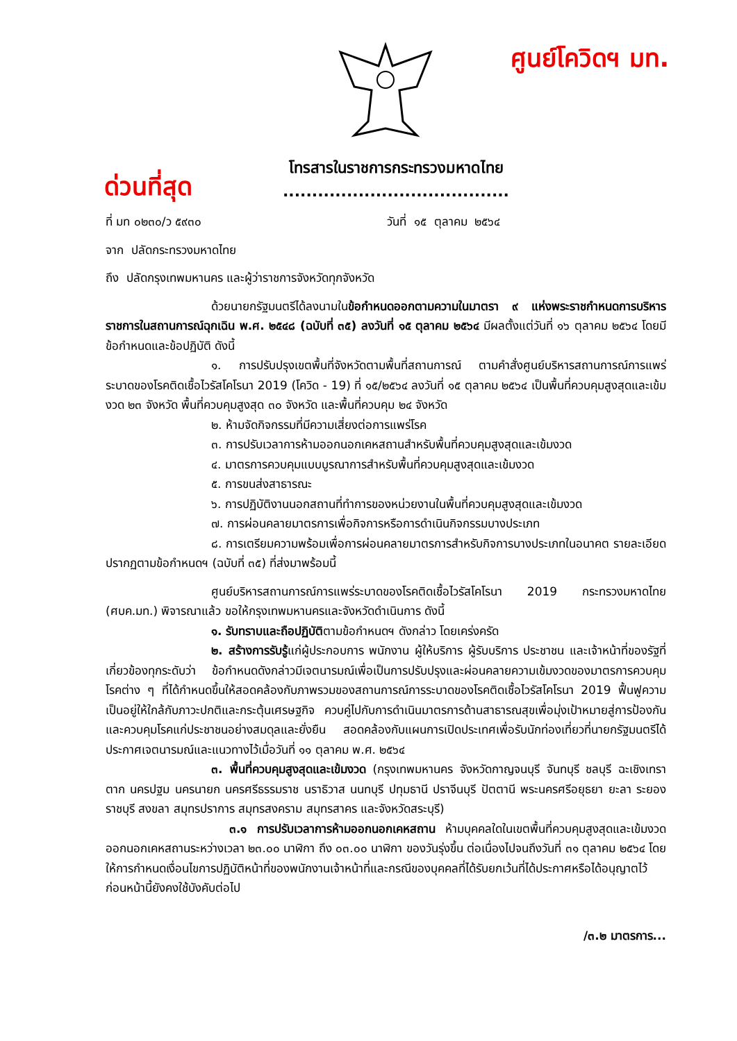ศูนย์โควิดฯ มท.
ด่วนที่สุด
โทรสารในราชการกระทรวงมหาดไทย
.......................................
ที่ มท ๐๒๓๐/ว ๕๙๓๐ วันที่ ๑๕ ตุลาคม ๒๕๖๔
จาก ปลัดกระทรวงมหาดไทย
ถึง ปลัดกรุงเทพมหานคร และผู้ว่าราชการจังหวัดทุกจังหวัด
ด้วยนายกรัฐมนตรีได้ลงนามในข้อกำหนดออกตามความในมาตรา ๙ แห่งพระราชกำหนดการบริหารราชการในสถานการณ์ฉุกเฉิน พ.ศ. ๒๕๔๘ (ฉบับที่ ๓๕) ลงวันที่ ๑๕ ตุลาคม ๒๕๖๔ มีผลตั้งแต่วันที่ ๑๖ ตุลาคม ๒๕๖๔ โดยมีข้อกำหนดและข้อปฏิบัติ ดังนี้
๑. การปรับปรุงเขตพื้นที่จังหวัดตามพื้นที่สถานการณ์ ตามคำสั่งศูนย์บริหารสถานการณ์การแพร่ระบาดของโรคติดเชื้อไวรัสโคโรนา 2019 (โควิด - 19) ที่ ๑๕/๒๕๖๔ ลงวันที่ ๑๕ ตุลาคม ๒๕๖๔ เป็นพื้นที่ควบคุมสูงสุดและเข้มงวด ๒๓ จังหวัด พื้นที่ควบคุมสูงสุด ๓๐ จังหวัด และพื้นที่ควบคุม ๒๔ จังหวัด
๒. ห้ามจัดกิจกรรมที่มีความเสี่ยงต่อการแพร่โรค
๓. การปรับเวลาการห้ามออกนอกเคหสถานสำหรับพื้นที่ควบคุมสูงสุดและเข้มงวด
๔. มาตรการควบคุมแบบบูรณาการสำหรับพื้นที่ควบคุมสูงสุดและเข้มงวด
๕. การขนส่งสาธารณะ
๖. การปฏิบัติงานนอกสถานที่ทำการของหน่วยงานในพื้นที่ควบคุมสูงสุดและเข้มงวด
๗. การผ่อนคลายมาตรการเพื่อกิจการหรือการดำเนินกิจกรรมบางประเภท
๘. การเตรียมความพร้อมเพื่อการผ่อนคลายมาตรการสำหรับกิจการบางประเภทในอนาคต รายละเอียดปรากฏตามข้อกำหนดฯ (ฉบับที่ ๓๕) ที่ส่งมาพร้อมนี้
ศูนย์บริหารสถานการณ์การแพร่ระบาดของโรคติดเชื้อไวรัสโคโรนา 2019 กระทรวงมหาดไทย (ศบค.มท.) พิจารณาแล้ว ขอให้กรุงเทพมหานครและจังหวัดดำเนินการ ดังนี้
๑. รับทราบและถือปฏิบัติตามข้อกำหนดฯ ดังกล่าว โดยเคร่งครัด
๒. สร้างการรับรู้แก่ผู้ประกอบการ พนักงาน ผู้ให้บริการ ผู้รับบริการ ประชาชน และเจ้าหน้าที่ของรัฐที่เกี่ยวข้องทุกระดับว่า ข้อกำหนดดังกล่าวมีเจตนารมณ์เพื่อเป็นการปรับปรุงและผ่อนคลายความเข้มงวดของมาตรการควบคุมโรคต่าง ๆ ที่ได้กำหนดขึ้นให้สอดคล้องกับภาพรวมของสถานการณ์การระบาดของโรคติดเชื้อไวรัสโคโรนา 2019 ฟื้นฟูความเป็นอยู่ให้ใกล้กับภาวะปกติและกระตุ้นเศรษฐกิจ ควบคู่ไปกับการดำเนินมาตรการด้านสาธารณสุขเพื่อมุ่งเป้าหมายสู่การป้องกันและควบคุมโรคแก่ประชาชนอย่างสมดุลและยั่งยืน สอดคล้องกับแผนการเปิดประเทศเพื่อรับนักท่องเที่ยวที่นายกรัฐมนตรีได้ประกาศเจตนารมณ์และแนวทางไว้เมื่อวันที่ ๑๑ ตุลาคม พ.ศ. ๒๕๖๔
๓. พื้นที่ควบคุมสูงสุดและเข้มงวด (กรุงเทพมหานคร จังหวัดกาญจนบุรี จันทบุรี ชลบุรี ฉะเชิงเทรา ตาก นครปฐม นครนายก นครศรีธรรมราช นราธิวาส นนทบุรี ปทุมธานี ปราจีนบุรี ปัตตานี พระนครศรีอยุธยา ยะลา ระยอง ราชบุรี สงขลา สมุทรปราการ สมุทรสงคราม สมุทรสาคร และจังหวัดสระบุรี)
๓.๑ การปรับเวลาการห้ามออกนอกเคหสถาน ห้ามบุคคลใดในเขตพื้นที่ควบคุมสูงสุดและเข้มงวดออกนอกเคหสถานระหว่างเวลา ๒๓.๐๐ นาฬิกา ถึง ๐๓.๐๐ นาฬิกา ของวันรุ่งขึ้น ต่อเนื่องไปจนถึงวันที่ ๓๑ ตุลาคม ๒๕๖๔ โดยให้การกำหนดเงื่อนไขการปฏิบัติหน้าที่ของพนักงานเจ้าหน้าที่และกรณีของบุคคลที่ได้รับยกเว้นที่ได้ประกาศหรือได้อนุญาตไว้ก่อนหน้านี้ยังคงใช้บังคับต่อไป
/๓.๒ มาตรการ...